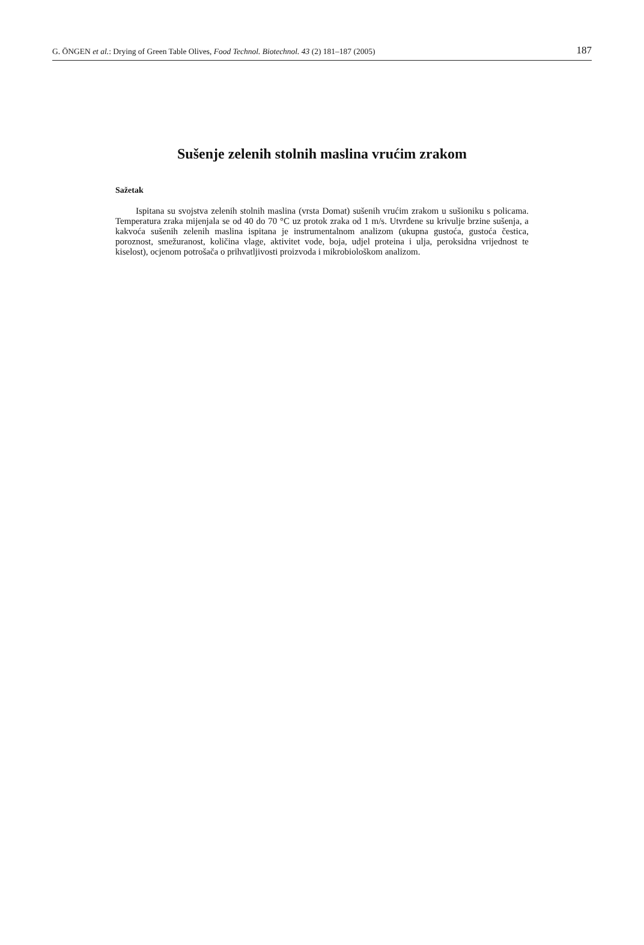G. ÖNGEN et al.: Drying of Green Table Olives, Food Technol. Biotechnol. 43 (2) 181–187 (2005) 187
Sušenje zelenih stolnih maslina vrućim zrakom
Sažetak
Ispitana su svojstva zelenih stolnih maslina (vrsta Domat) sušenih vrućim zrakom u sušioniku s policama. Temperatura zraka mijenjala se od 40 do 70 °C uz protok zraka od 1 m/s. Utvrđene su krivulje brzine sušenja, a kakvoća sušenih zelenih maslina ispitana je instrumentalnom analizom (ukupna gustoća, gustoća čestica, poroznost, smežuranost, količina vlage, aktivitet vode, boja, udjel proteina i ulja, peroksidna vrijednost te kiselost), ocjenom potrošača o prihvatljivosti proizvoda i mikrobiološkom analizom.